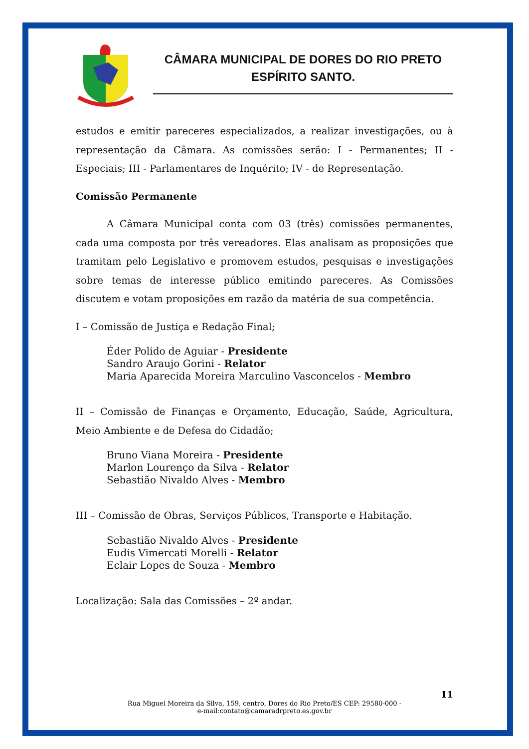CÂMARA MUNICIPAL DE DORES DO RIO PRETO
ESPÍRITO SANTO.
estudos e emitir pareceres especializados, a realizar investigações, ou à representação da Câmara. As comissões serão: I - Permanentes; II - Especiais; III - Parlamentares de Inquérito; IV - de Representação.
Comissão Permanente
A Câmara Municipal conta com 03 (três) comissões permanentes, cada uma composta por três vereadores. Elas analisam as proposições que tramitam pelo Legislativo e promovem estudos, pesquisas e investigações sobre temas de interesse público emitindo pareceres. As Comissões discutem e votam proposições em razão da matéria de sua competência.
I – Comissão de Justiça e Redação Final;
Éder Polido de Aguiar - Presidente
Sandro Araujo Gorini - Relator
Maria Aparecida Moreira Marculino Vasconcelos - Membro
II – Comissão de Finanças e Orçamento, Educação, Saúde, Agricultura, Meio Ambiente e de Defesa do Cidadão;
Bruno Viana Moreira - Presidente
Marlon Lourenço da Silva - Relator
Sebastião Nivaldo Alves - Membro
III – Comissão de Obras, Serviços Públicos, Transporte e Habitação.
Sebastião Nivaldo Alves - Presidente
Eudis Vimercati Morelli - Relator
Eclair Lopes de Souza - Membro
Localização: Sala das Comissões – 2º andar.
11
Rua Miguel Moreira da Silva, 159, centro, Dores do Rio Preto/ES CEP: 29580-000 -
e-mail:contato@camaradrpreto.es.gov.br